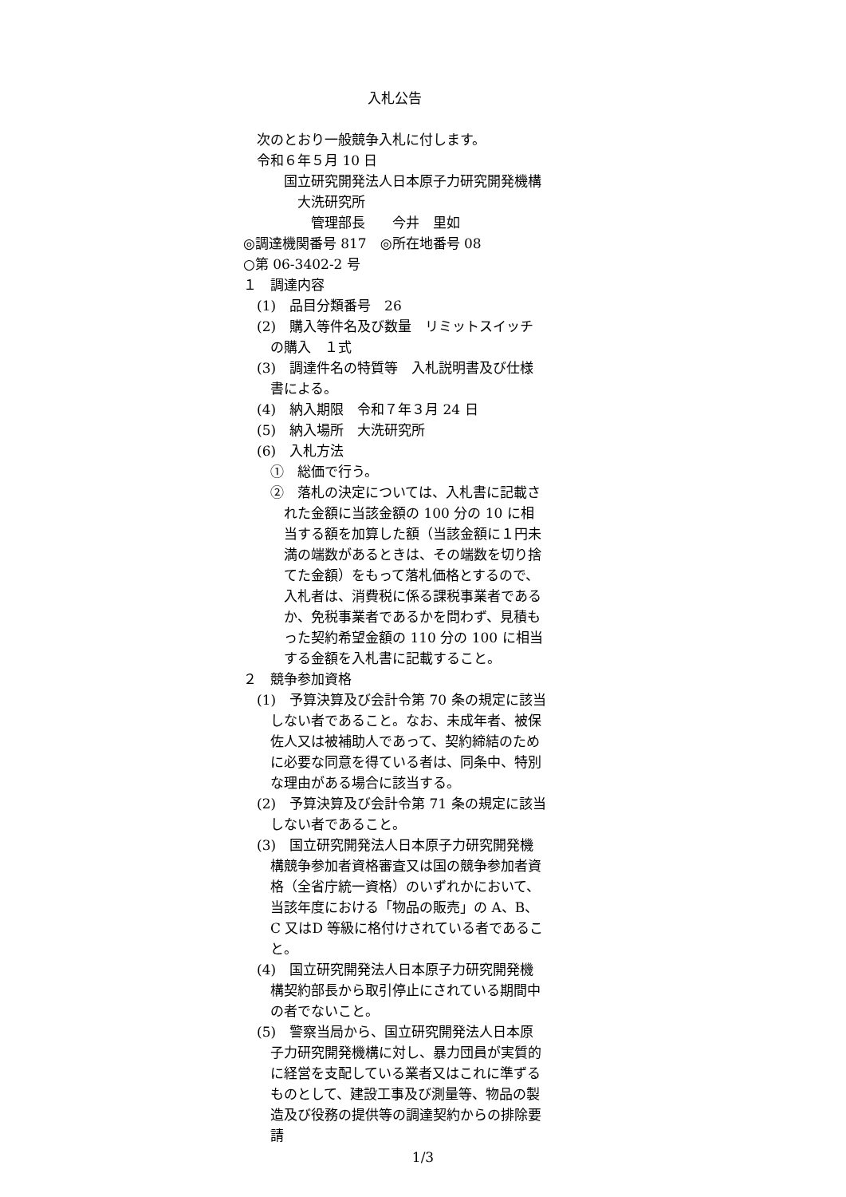入札公告
次のとおり一般競争入札に付します。
令和６年５月 10 日
国立研究開発法人日本原子力研究開発機構
大洗研究所
管理部長　　今井　里如
◎調達機関番号 817　◎所在地番号 08
○第 06-3402-2 号
１　調達内容
(1)　品目分類番号　26
(2)　購入等件名及び数量　リミットスイッチの購入　１式
(3)　調達件名の特質等　入札説明書及び仕様書による。
(4)　納入期限　令和７年３月 24 日
(5)　納入場所　大洗研究所
(6)　入札方法
①　総価で行う。
②　落札の決定については、入札書に記載された金額に当該金額の 100 分の 10 に相当する額を加算した額（当該金額に１円未満の端数があるときは、その端数を切り捨てた金額）をもって落札価格とするので、入札者は、消費税に係る課税事業者であるか、免税事業者であるかを問わず、見積もった契約希望金額の 110 分の 100 に相当する金額を入札書に記載すること。
２　競争参加資格
(1)　予算決算及び会計令第 70 条の規定に該当しない者であること。なお、未成年者、被保佐人又は被補助人であって、契約締結のために必要な同意を得ている者は、同条中、特別な理由がある場合に該当する。
(2)　予算決算及び会計令第 71 条の規定に該当しない者であること。
(3)　国立研究開発法人日本原子力研究開発機構競争参加者資格審査又は国の競争参加者資格（全省庁統一資格）のいずれかにおいて、当該年度における「物品の販売」の A、B、C 又はD 等級に格付けされている者であること。
(4)　国立研究開発法人日本原子力研究開発機構契約部長から取引停止にされている期間中の者でないこと。
(5)　警察当局から、国立研究開発法人日本原子力研究開発機構に対し、暴力団員が実質的に経営を支配している業者又はこれに準ずるものとして、建設工事及び測量等、物品の製造及び役務の提供等の調達契約からの排除要請
1/3